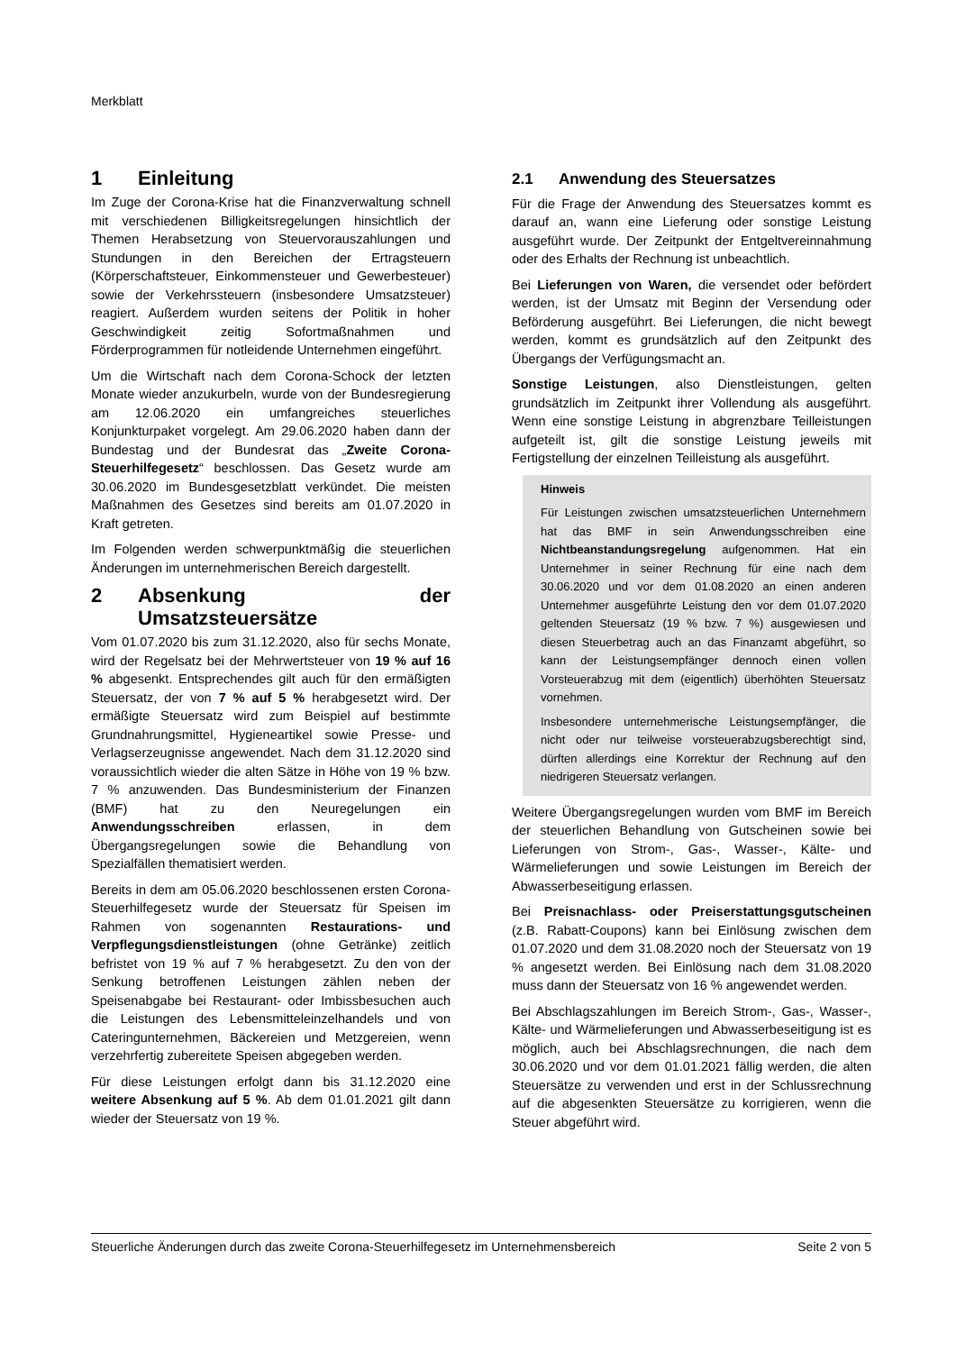Merkblatt
1 Einleitung
Im Zuge der Corona-Krise hat die Finanzverwaltung schnell mit verschiedenen Billigkeitsregelungen hinsichtlich der Themen Herabsetzung von Steuervorauszahlungen und Stundungen in den Bereichen der Ertragsteuern (Körperschaftsteuer, Einkommensteuer und Gewerbesteuer) sowie der Verkehrssteuern (insbesondere Umsatzsteuer) reagiert. Außerdem wurden seitens der Politik in hoher Geschwindigkeit zeitig Sofortmaßnahmen und Förderprogrammen für notleidende Unternehmen eingeführt.
Um die Wirtschaft nach dem Corona-Schock der letzten Monate wieder anzukurbeln, wurde von der Bundesregierung am 12.06.2020 ein umfangreiches steuerliches Konjunkturpaket vorgelegt. Am 29.06.2020 haben dann der Bundestag und der Bundesrat das „Zweite Corona-Steuerhilfegesetz“ beschlossen. Das Gesetz wurde am 30.06.2020 im Bundesgesetzblatt verkündet. Die meisten Maßnahmen des Gesetzes sind bereits am 01.07.2020 in Kraft getreten.
Im Folgenden werden schwerpunktmäßig die steuerlichen Änderungen im unternehmerischen Bereich dargestellt.
2 Absenkung der Umsatzsteuersätze
Vom 01.07.2020 bis zum 31.12.2020, also für sechs Monate, wird der Regelsatz bei der Mehrwertsteuer von 19 % auf 16 % abgesenkt. Entsprechendes gilt auch für den ermäßigten Steuersatz, der von 7 % auf 5 % herabgesetzt wird. Der ermäßigte Steuersatz wird zum Beispiel auf bestimmte Grundnahrungsmittel, Hygieneartikel sowie Presse- und Verlagserzeugnisse angewendet. Nach dem 31.12.2020 sind voraussichtlich wieder die alten Sätze in Höhe von 19 % bzw. 7 % anzuwenden. Das Bundesministerium der Finanzen (BMF) hat zu den Neuregelungen ein Anwendungsschreiben erlassen, in dem Übergangsregelungen sowie die Behandlung von Spezialfällen thematisiert werden.
Bereits in dem am 05.06.2020 beschlossenen ersten Corona-Steuerhilfegesetz wurde der Steuersatz für Speisen im Rahmen von sogenannten Restaurations- und Verpflegungsdienstleistungen (ohne Getränke) zeitlich befristet von 19 % auf 7 % herabgesetzt. Zu den von der Senkung betroffenen Leistungen zählen neben der Speisenabgabe bei Restaurant- oder Imbissbesuchen auch die Leistungen des Lebensmitteleinzelhandels und von Cateringunternehmen, Bäckereien und Metzgereien, wenn verzehrfertig zubereitete Speisen abgegeben werden.
Für diese Leistungen erfolgt dann bis 31.12.2020 eine weitere Absenkung auf 5 %. Ab dem 01.01.2021 gilt dann wieder der Steuersatz von 19 %.
2.1 Anwendung des Steuersatzes
Für die Frage der Anwendung des Steuersatzes kommt es darauf an, wann eine Lieferung oder sonstige Leistung ausgeführt wurde. Der Zeitpunkt der Entgeltvereinnahmung oder des Erhalts der Rechnung ist unbeachtlich.
Bei Lieferungen von Waren, die versendet oder befördert werden, ist der Umsatz mit Beginn der Versendung oder Beförderung ausgeführt. Bei Lieferungen, die nicht bewegt werden, kommt es grundsätzlich auf den Zeitpunkt des Übergangs der Verfügungsmacht an.
Sonstige Leistungen, also Dienstleistungen, gelten grundsätzlich im Zeitpunkt ihrer Vollendung als ausgeführt. Wenn eine sonstige Leistung in abgrenzbare Teilleistungen aufgeteilt ist, gilt die sonstige Leistung jeweils mit Fertigstellung der einzelnen Teilleistung als ausgeführt.
Hinweis
Für Leistungen zwischen umsatzsteuerlichen Unternehmern hat das BMF in sein Anwendungsschreiben eine Nichtbeanstandungsregelung aufgenommen. Hat ein Unternehmer in seiner Rechnung für eine nach dem 30.06.2020 und vor dem 01.08.2020 an einen anderen Unternehmer ausgeführte Leistung den vor dem 01.07.2020 geltenden Steuersatz (19 % bzw. 7 %) ausgewiesen und diesen Steuerbetrag auch an das Finanzamt abgeführt, so kann der Leistungsempfänger dennoch einen vollen Vorsteuerabzug mit dem (eigentlich) überhöhten Steuersatz vornehmen.
Insbesondere unternehmerische Leistungsempfänger, die nicht oder nur teilweise vorsteuerabzugsberechtigt sind, dürften allerdings eine Korrektur der Rechnung auf den niedrigeren Steuersatz verlangen.
Weitere Übergangsregelungen wurden vom BMF im Bereich der steuerlichen Behandlung von Gutscheinen sowie bei Lieferungen von Strom-, Gas-, Wasser-, Kälte- und Wärmelieferungen und sowie Leistungen im Bereich der Abwasserbeseitigung erlassen.
Bei Preisnachlass- oder Preiserstattungsgutscheinen (z.B. Rabatt-Coupons) kann bei Einlösung zwischen dem 01.07.2020 und dem 31.08.2020 noch der Steuersatz von 19 % angesetzt werden. Bei Einlösung nach dem 31.08.2020 muss dann der Steuersatz von 16 % angewendet werden.
Bei Abschlagszahlungen im Bereich Strom-, Gas-, Wasser-, Kälte- und Wärmelieferungen und Abwasserbeseitigung ist es möglich, auch bei Abschlagsrechnungen, die nach dem 30.06.2020 und vor dem 01.01.2021 fällig werden, die alten Steuersätze zu verwenden und erst in der Schlussrechnung auf die abgesenkten Steuersätze zu korrigieren, wenn die Steuer abgeführt wird.
Steuerliche Änderungen durch das zweite Corona-Steuerhilfegesetz im Unternehmensbereich Seite 2 von 5